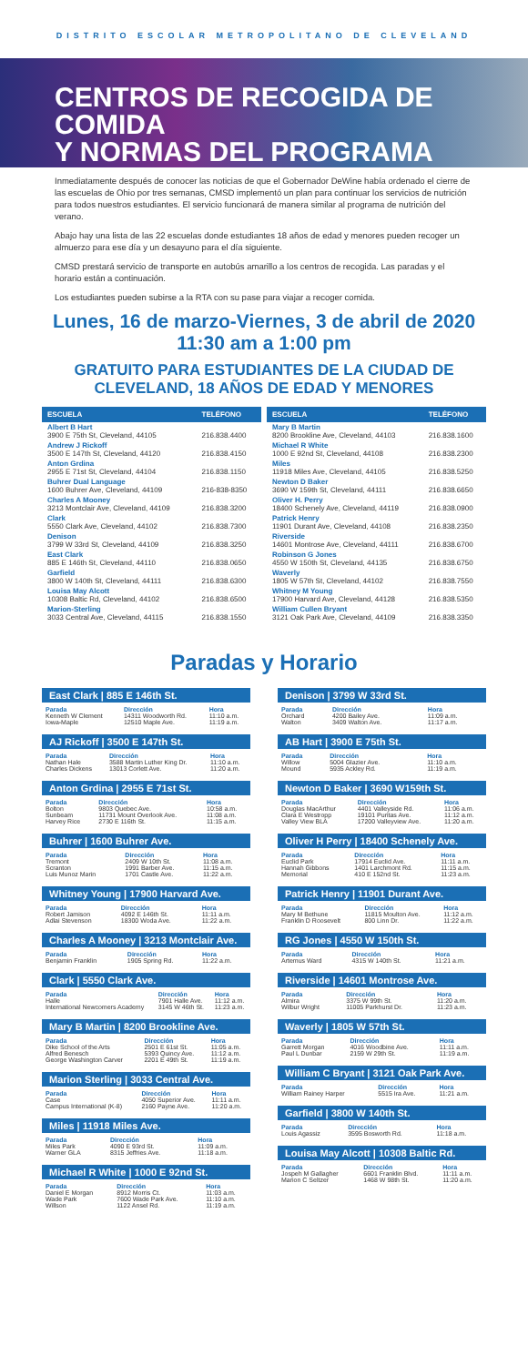DISTRITO ESCOLAR METROPOLITANO DE CLEVELAND
CENTROS DE RECOGIDA DE COMIDA
Y NORMAS DEL PROGRAMA
Inmediatamente después de conocer las noticias de que el Gobernador DeWine había ordenado el cierre de las escuelas de Ohio por tres semanas, CMSD implementó un plan para continuar los servicios de nutrición para todos nuestros estudiantes. El servicio funcionará de manera similar al programa de nutrición del verano.
Abajo hay una lista de las 22 escuelas donde estudiantes 18 años de edad y menores pueden recoger un almuerzo para ese día y un desayuno para el día siguiente.
CMSD prestará servicio de transporte en autobús amarillo a los centros de recogida. Las paradas y el horario están a continuación.
Los estudiantes pueden subirse a la RTA con su pase para viajar a recoger comida.
Lunes, 16 de marzo-Viernes, 3 de abril de 2020
11:30 am a 1:00 pm
GRATUITO PARA ESTUDIANTES DE LA CIUDAD DE CLEVELAND, 18 AÑOS DE EDAD Y MENORES
| ESCUELA | TELÉFONO |
| --- | --- |
| Albert B Hart 3900 E 75th St, Cleveland, 44105 | 216.838.4400 |
| Andrew J Rickoff 3500 E 147th St, Cleveland, 44120 | 216.838.4150 |
| Anton Grdina 2955 E 71st St, Cleveland, 44104 | 216.838.1150 |
| Buhrer Dual Language 1600 Buhrer Ave, Cleveland, 44109 | 216-838-8350 |
| Charles A Mooney 3213 Montclair Ave, Cleveland, 44109 | 216.838.3200 |
| Clark 5550 Clark Ave, Cleveland, 44102 | 216.838.7300 |
| Denison 3799 W 33rd St, Cleveland, 44109 | 216.838.3250 |
| East Clark 885 E 146th St, Cleveland, 44110 | 216.838.0650 |
| Garfield 3800 W 140th St, Cleveland, 44111 | 216.838.6300 |
| Louisa May Alcott 10308 Baltic Rd, Cleveland, 44102 | 216.838.6500 |
| Marion-Sterling 3033 Central Ave, Cleveland, 44115 | 216.838.1550 |
| ESCUELA | TELÉFONO |
| --- | --- |
| Mary B Martin 8200 Brookline Ave, Cleveland, 44103 | 216.838.1600 |
| Michael R White 1000 E 92nd St, Cleveland, 44108 | 216.838.2300 |
| Miles 11918 Miles Ave, Cleveland, 44105 | 216.838.5250 |
| Newton D Baker 3690 W 159th St, Cleveland, 44111 | 216.838.6650 |
| Oliver H. Perry 18400 Schenely Ave, Cleveland, 44119 | 216.838.0900 |
| Patrick Henry 11901 Durant Ave, Cleveland, 44108 | 216.838.2350 |
| Riverside 14601 Montrose Ave, Cleveland, 44111 | 216.838.6700 |
| Robinson G Jones 4550 W 150th St, Cleveland, 44135 | 216.838.6750 |
| Waverly 1805 W 57th St, Cleveland, 44102 | 216.838.7550 |
| Whitney M Young 17900 Harvard Ave, Cleveland, 44128 | 216.838.5350 |
| William Cullen Bryant 3121 Oak Park Ave, Cleveland, 44109 | 216.838.3350 |
Paradas y Horario
East Clark | 885 E 146th St.
| Parada | Dirección | Hora |
| --- | --- | --- |
| Kenneth W Clement | 14311 Woodworth Rd. | 11:10 a.m. |
| Iowa-Maple | 12510 Maple Ave. | 11:19 a.m. |
AJ Rickoff | 3500 E 147th St.
| Parada | Dirección | Hora |
| --- | --- | --- |
| Nathan Hale | 3588 Martin Luther King Dr. | 11:10 a.m. |
| Charles Dickens | 13013 Corlett Ave. | 11:20 a.m. |
Anton Grdina | 2955 E 71st St.
| Parada | Dirección | Hora |
| --- | --- | --- |
| Bolton | 9803 Quebec Ave. | 10:58 a.m. |
| Sunbeam | 11731 Mount Overlook Ave. | 11:08 a.m. |
| Harvey Rice | 2730 E 116th St. | 11:15 a.m. |
Buhrer | 1600 Buhrer Ave.
| Parada | Dirección | Hora |
| --- | --- | --- |
| Tremont | 2409 W 10th St. | 11:08 a.m. |
| Scranton | 1991 Barber Ave. | 11:15 a.m. |
| Luis Munoz Marin | 1701 Castle Ave. | 11:22 a.m. |
Whitney Young | 17900 Harvard Ave.
| Parada | Dirección | Hora |
| --- | --- | --- |
| Robert Jamison | 4092 E 146th St. | 11:11 a.m. |
| Adlai Stevenson | 18300 Woda Ave. | 11:22 a.m. |
Charles A Mooney | 3213 Montclair Ave.
| Parada | Dirección | Hora |
| --- | --- | --- |
| Benjamin Franklin | 1905 Spring Rd. | 11:22 a.m. |
Clark | 5550 Clark Ave.
| Parada | Dirección | Hora |
| --- | --- | --- |
| Halle | 7901 Halle Ave. | 11:12 a.m. |
| International Newcomers Academy | 3145 W 46th St. | 11:23 a.m. |
Mary B Martin | 8200 Brookline Ave.
| Parada | Dirección | Hora |
| --- | --- | --- |
| Dike School of the Arts | 2501 E 61st St. | 11:05 a.m. |
| Alfred Benesch | 5393 Quincy Ave. | 11:12 a.m. |
| George Washington Carver | 2201 E 49th St. | 11:19 a.m. |
Marion Sterling | 3033 Central Ave.
| Parada | Dirección | Hora |
| --- | --- | --- |
| Case | 4050 Superior Ave. | 11:11 a.m. |
| Campus International (K-8) | 2160 Payne Ave. | 11:20 a.m. |
Miles | 11918 Miles Ave.
| Parada | Dirección | Hora |
| --- | --- | --- |
| Miles Park | 4090 E 93rd St. | 11:09 a.m. |
| Warner GLA | 8315 Jeffries Ave. | 11:18 a.m. |
Michael R White | 1000 E 92nd St.
| Parada | Dirección | Hora |
| --- | --- | --- |
| Daniel E Morgan | 8912 Morris Ct. | 11:03 a.m. |
| Wade Park | 7600 Wade Park Ave. | 11:10 a.m. |
| Willson | 1122 Ansel Rd. | 11:19 a.m. |
Denison | 3799 W 33rd St.
| Parada | Dirección | Hora |
| --- | --- | --- |
| Orchard | 4200 Bailey Ave. | 11:09 a.m. |
| Walton | 3409 Walton Ave. | 11:17 a.m. |
AB Hart | 3900 E 75th St.
| Parada | Dirección | Hora |
| --- | --- | --- |
| Willow | 5004 Glazier Ave. | 11:10 a.m. |
| Mound | 5935 Ackley Rd. | 11:19 a.m. |
Newton D Baker | 3690 W159th St.
| Parada | Dirección | Hora |
| --- | --- | --- |
| Douglas MacArthur | 4401 Valleyside Rd. | 11:06 a.m. |
| Clara E Westropp | 19101 Puritas Ave. | 11:12 a.m. |
| Valley View BLA | 17200 Valleyview Ave. | 11:20 a.m. |
Oliver H Perry | 18400 Schenely Ave.
| Parada | Dirección | Hora |
| --- | --- | --- |
| Euclid Park | 17914 Euclid Ave. | 11:11 a.m. |
| Hannah Gibbons | 1401 Larchmont Rd. | 11:15 a.m. |
| Memorial | 410 E 152nd St. | 11:23 a.m. |
Patrick Henry | 11901 Durant Ave.
| Parada | Dirección | Hora |
| --- | --- | --- |
| Mary M Bethune | 11815 Moulton Ave. | 11:12 a.m. |
| Franklin D Roosevelt | 800 Linn Dr. | 11:22 a.m. |
RG Jones | 4550 W 150th St.
| Parada | Dirección | Hora |
| --- | --- | --- |
| Artemus Ward | 4315 W 140th St. | 11:21 a.m. |
Riverside | 14601 Montrose Ave.
| Parada | Dirección | Hora |
| --- | --- | --- |
| Almira | 3375 W 99th St. | 11:20 a.m. |
| Wilbur Wright | 11005 Parkhurst Dr. | 11:23 a.m. |
Waverly | 1805 W 57th St.
| Parada | Dirección | Hora |
| --- | --- | --- |
| Garrett Morgan | 4016 Woodbine Ave. | 11:11 a.m. |
| Paul L Dunbar | 2159 W 29th St. | 11:19 a.m. |
William C Bryant | 3121 Oak Park Ave.
| Parada | Dirección | Hora |
| --- | --- | --- |
| William Rainey Harper | 5515 Ira Ave. | 11:21 a.m. |
Garfield | 3800 W 140th St.
| Parada | Dirección | Hora |
| --- | --- | --- |
| Louis Agassiz | 3595 Bosworth Rd. | 11:18 a.m. |
Louisa May Alcott | 10308 Baltic Rd.
| Parada | Dirección | Hora |
| --- | --- | --- |
| Jospeh M Gallagher | 6601 Franklin Blvd. | 11:11 a.m. |
| Marion C Seltzer | 1468 W 98th St. | 11:20 a.m. |